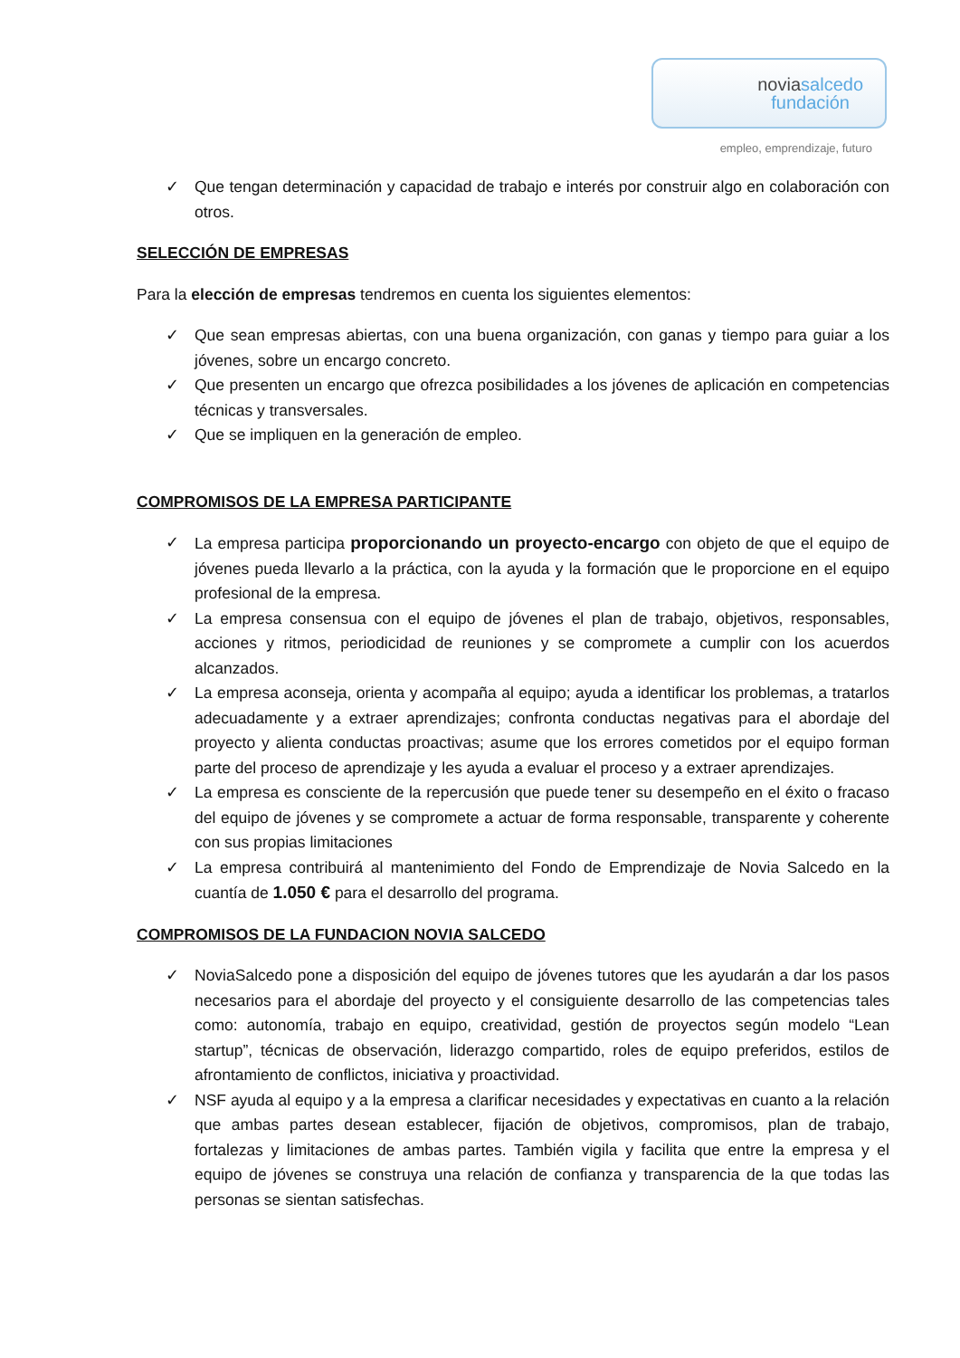noviasalcedo
fundación
empleo, emprendizaje, futuro
✓ Que tengan determinación y capacidad de trabajo e interés por construir algo en colaboración con otros.
SELECCIÓN DE EMPRESAS
Para la elección de empresas tendremos en cuenta los siguientes elementos:
✓ Que sean empresas abiertas, con una buena organización, con ganas y tiempo para guiar a los jóvenes, sobre un encargo concreto.
✓ Que presenten un encargo que ofrezca posibilidades a los jóvenes de aplicación en competencias técnicas y transversales.
✓ Que se impliquen en la generación de empleo.
COMPROMISOS DE LA EMPRESA PARTICIPANTE
✓ La empresa participa proporcionando un proyecto-encargo con objeto de que el equipo de jóvenes pueda llevarlo a la práctica, con la ayuda y la formación que le proporcione en el equipo profesional de la empresa.
✓ La empresa consensua con el equipo de jóvenes el plan de trabajo, objetivos, responsables, acciones y ritmos, periodicidad de reuniones y se compromete a cumplir con los acuerdos alcanzados.
✓ La empresa aconseja, orienta y acompaña al equipo; ayuda a identificar los problemas, a tratarlos adecuadamente y a extraer aprendizajes; confronta conductas negativas para el abordaje del proyecto y alienta conductas proactivas; asume que los errores cometidos por el equipo forman parte del proceso de aprendizaje y les ayuda a evaluar el proceso y a extraer aprendizajes.
✓ La empresa es consciente de la repercusión que puede tener su desempeño en el éxito o fracaso del equipo de jóvenes y se compromete a actuar de forma responsable, transparente y coherente con sus propias limitaciones
✓ La empresa contribuirá al mantenimiento del Fondo de Emprendizaje de Novia Salcedo en la cuantía de 1.050 € para el desarrollo del programa.
COMPROMISOS DE LA FUNDACION NOVIA SALCEDO
✓ NoviaSalcedo pone a disposición del equipo de jóvenes tutores que les ayudarán a dar los pasos necesarios para el abordaje del proyecto y el consiguiente desarrollo de las competencias tales como: autonomía, trabajo en equipo, creatividad, gestión de proyectos según modelo “Lean startup”, técnicas de observación, liderazgo compartido, roles de equipo preferidos, estilos de afrontamiento de conflictos, iniciativa y proactividad.
✓ NSF ayuda al equipo y a la empresa a clarificar necesidades y expectativas en cuanto a la relación que ambas partes desean establecer, fijación de objetivos, compromisos, plan de trabajo, fortalezas y limitaciones de ambas partes. También vigila y facilita que entre la empresa y el equipo de jóvenes se construya una relación de confianza y transparencia de la que todas las personas se sientan satisfechas.